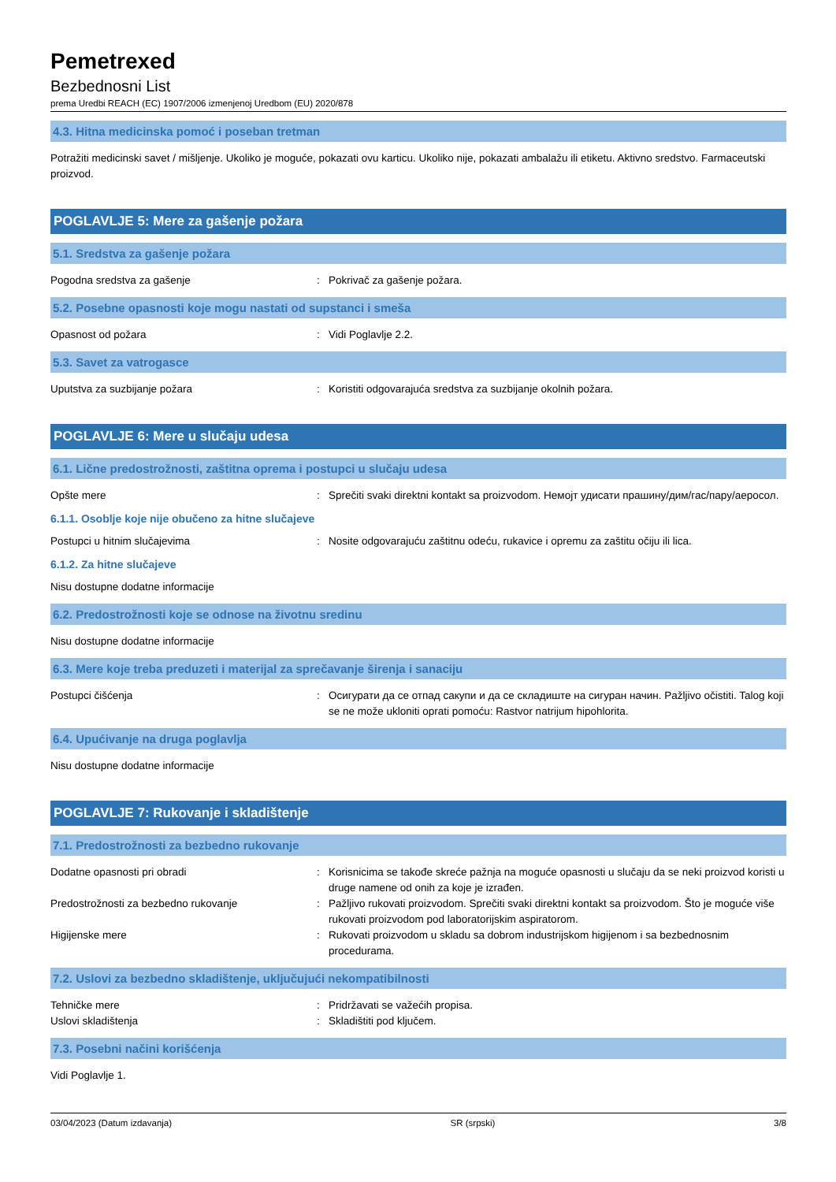Pemetrexed
Bezbednosni List
prema Uredbi REACH (EC) 1907/2006 izmenjenoj Uredbom (EU) 2020/878
4.3. Hitna medicinska pomoć i poseban tretman
Potražiti medicinski savet / mišljenje. Ukoliko je moguće, pokazati ovu karticu. Ukoliko nije, pokazati ambalažu ili etiketu. Aktivno sredstvo. Farmaceutski proizvod.
POGLAVLJE 5: Mere za gašenje požara
5.1. Sredstva za gašenje požara
Pogodna sredstva za gašenje : Pokrivač za gašenje požara.
5.2. Posebne opasnosti koje mogu nastati od supstanci i smeša
Opasnost od požara : Vidi Poglavlje 2.2.
5.3. Savet za vatrogasce
Uputstva za suzbijanje požara : Koristiti odgovarajuća sredstva za suzbijanje okolnih požara.
POGLAVLJE 6: Mere u slučaju udesa
6.1. Lične predostrožnosti, zaštitna oprema i postupci u slučaju udesa
Opšte mere : Sprečiti svaki direktni kontakt sa proizvodom. Немојт удисати прашину/дим/гас/пару/аеросол.
6.1.1. Osoblje koje nije obučeno za hitne slučajeve
Postupci u hitnim slučajevima : Nosite odgovarajuću zaštitnu odeću, rukavice i opremu za zaštitu očiju ili lica.
6.1.2. Za hitne slučajeve
Nisu dostupne dodatne informacije
6.2. Predostrožnosti koje se odnose na životnu sredinu
Nisu dostupne dodatne informacije
6.3. Mere koje treba preduzeti i materijal za sprečavanje širenja i sanaciju
Postupci čišćenja : Осигурати да се отпад сакупи и да се складиште на сигуран начин. Pažljivo očistiti. Talog koji se ne može ukloniti oprati pomoću: Rastvor natrijum hipohlorita.
6.4. Upućivanje na druga poglavlja
Nisu dostupne dodatne informacije
POGLAVLJE 7: Rukovanje i skladištenje
7.1. Predostrožnosti za bezbedno rukovanje
Dodatne opasnosti pri obradi : Korisnicima se takođe skreće pažnja na moguće opasnosti u slučaju da se neki proizvod koristi u druge namene od onih za koje je izrađen.
Predostrožnosti za bezbedno rukovanje : Pažljivo rukovati proizvodom. Sprečiti svaki direktni kontakt sa proizvodom. Što je moguće više rukovati proizvodom pod laboratorijskim aspiratorom.
Higijenske mere : Rukovati proizvodom u skladu sa dobrom industrijskom higijenom i sa bezbednosnim procedurama.
7.2. Uslovi za bezbedno skladištenje, uključujući nekompatibilnosti
Tehničke mere : Pridržavati se važećih propisa.
Uslovi skladištenja : Skladištiti pod ključem.
7.3. Posebni načini korišćenja
Vidi Poglavlje 1.
03/04/2023 (Datum izdavanja) SR (srpski) 3/8